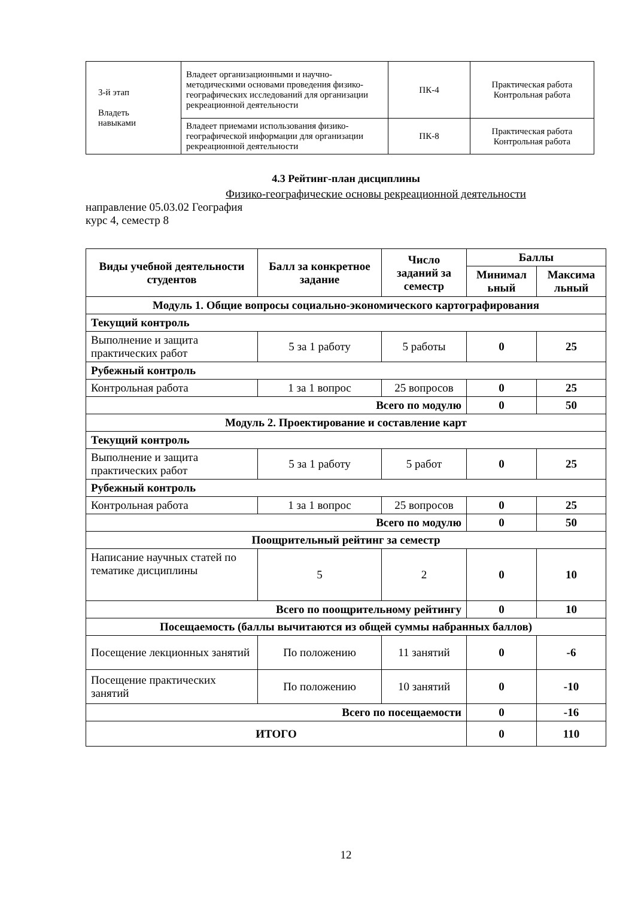| 3-й этап Владеть навыками | Владеет организационными и научно-методическими основами проведения физико-географических исследований для организации рекреационной деятельности | ПК-4 | Практическая работа Контрольная работа |
| | Владеет приемами использования физико-географической информации для организации рекреационной деятельности | ПК-8 | Практическая работа Контрольная работа |
4.3 Рейтинг-план дисциплины
Физико-географические основы рекреационной деятельности
направление 05.03.02 География
курс 4, семестр 8
| Виды учебной деятельности студентов | Балл за конкретное задание | Число заданий за семестр | Баллы | |
| --- | --- | --- | --- | --- |
| | | | Минимал ьный | Максима льный |
| Модуль 1. Общие вопросы социально-экономического картографирования | | | | |
| Текущий контроль | | | | |
| Выполнение и защита практических работ | 5 за 1 работу | 5 работы | 0 | 25 |
| Рубежный контроль | | | | |
| Контрольная работа | 1 за 1 вопрос | 25 вопросов | 0 | 25 |
| Всего по модулю | | | 0 | 50 |
| Модуль 2. Проектирование и составление карт | | | | |
| Текущий контроль | | | | |
| Выполнение и защита практических работ | 5 за 1 работу | 5 работ | 0 | 25 |
| Рубежный контроль | | | | |
| Контрольная работа | 1 за 1 вопрос | 25 вопросов | 0 | 25 |
| Всего по модулю | | | 0 | 50 |
| Поощрительный рейтинг за семестр | | | | |
| Написание научных статей по тематике дисциплины | 5 | 2 | 0 | 10 |
| Всего по поощрительному рейтингу | | | 0 | 10 |
| Посещаемость (баллы вычитаются из общей суммы набранных баллов) | | | | |
| Посещение лекционных занятий | По положению | 11 занятий | 0 | -6 |
| Посещение практических занятий | По положению | 10 занятий | 0 | -10 |
| Всего по посещаемости | | | 0 | -16 |
| ИТОГО | | | 0 | 110 |
12